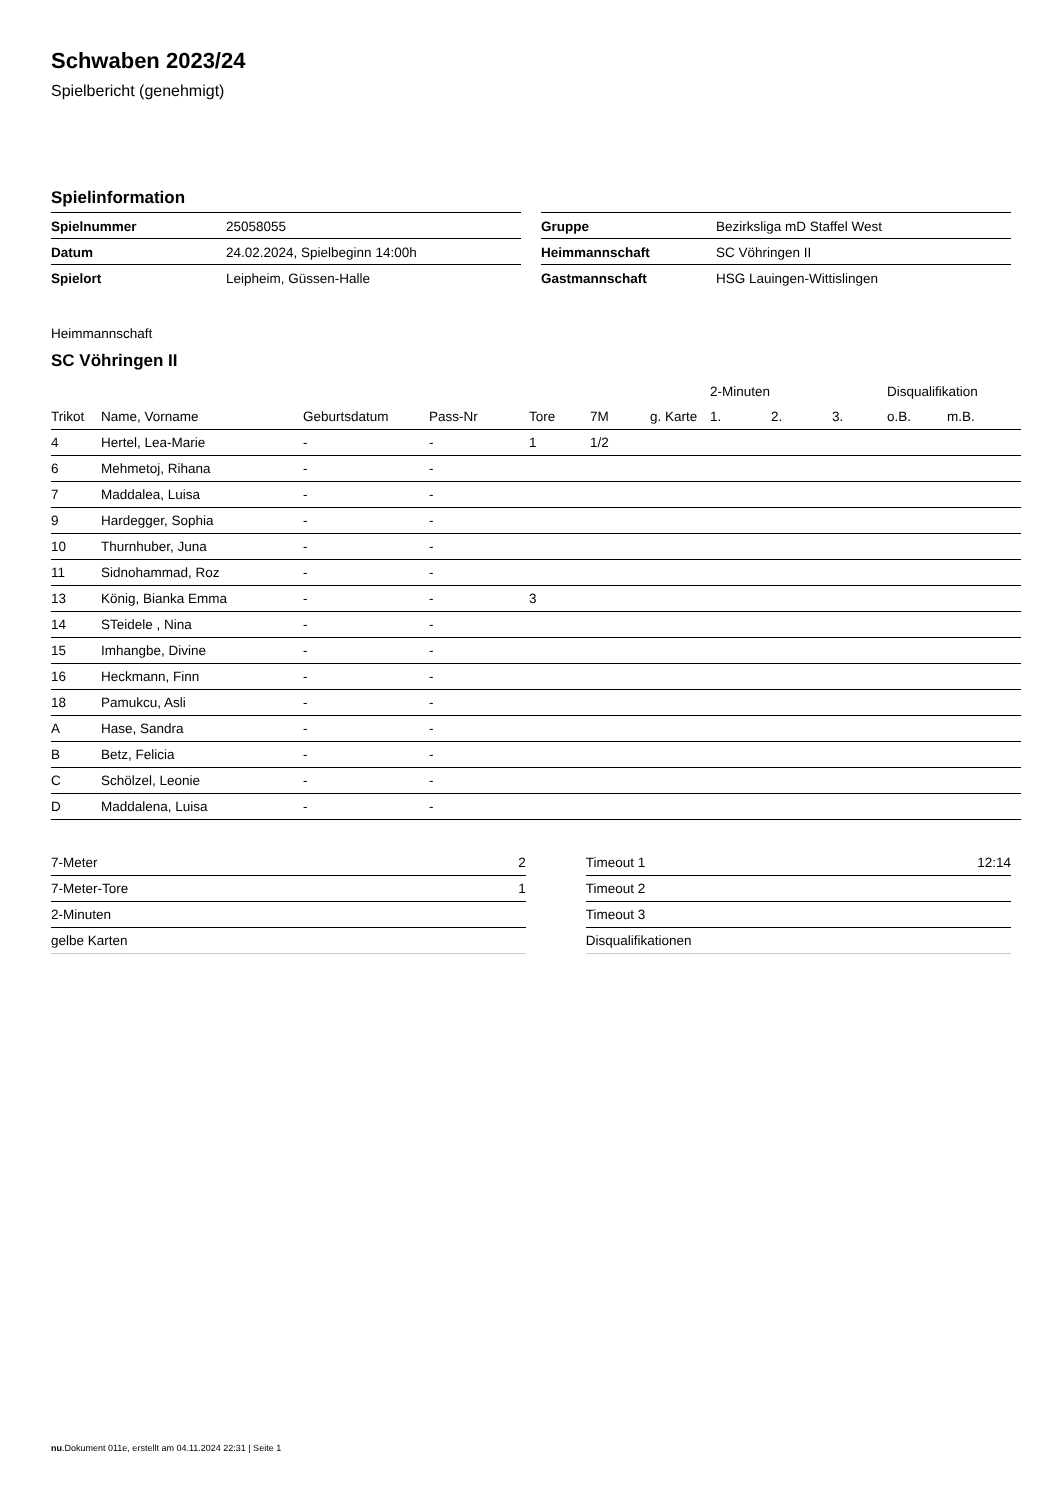Schwaben 2023/24
Spielbericht (genehmigt)
Spielinformation
| Spielnummer | 25058055 |
| Datum | 24.02.2024, Spielbeginn 14:00h |
| Spielort | Leipheim, Güssen-Halle |
| Gruppe | Bezirksliga mD Staffel West |
| Heimmannschaft | SC Vöhringen II |
| Gastmannschaft | HSG Lauingen-Wittislingen |
Heimmannschaft
SC Vöhringen II
| | | | | | | | 2-Minuten | | | Disqualifikation | |
| --- | --- | --- | --- | --- | --- | --- | --- | --- | --- | --- | --- |
| Trikot | Name, Vorname | Geburtsdatum | Pass-Nr | Tore | 7M | g. Karte | 1. | 2. | 3. | o.B. | m.B. |
| 4 | Hertel, Lea-Marie | - | - | 1 | 1/2 | | | | | | |
| 6 | Mehmetoj, Rihana | - | - | | | | | | | | |
| 7 | Maddalea, Luisa | - | - | | | | | | | | |
| 9 | Hardegger, Sophia | - | - | | | | | | | | |
| 10 | Thurnhuber, Juna | - | - | | | | | | | | |
| 11 | Sidnohammad, Roz | - | - | | | | | | | | |
| 13 | König, Bianka Emma | - | - | 3 | | | | | | | |
| 14 | STeidele , Nina | - | - | | | | | | | | |
| 15 | Imhangbe, Divine | - | - | | | | | | | | |
| 16 | Heckmann, Finn | - | - | | | | | | | | |
| 18 | Pamukcu, Asli | - | - | | | | | | | | |
| A | Hase, Sandra | - | - | | | | | | | | |
| B | Betz, Felicia | - | - | | | | | | | | |
| C | Schölzel, Leonie | - | - | | | | | | | | |
| D | Maddalena, Luisa | - | - | | | | | | | | |
| 7-Meter | 2 |
| 7-Meter-Tore | 1 |
| 2-Minuten | |
| gelbe Karten | |
| Timeout 1 | 12:14 |
| Timeout 2 | |
| Timeout 3 | |
| Disqualifikationen | |
nu.Dokument 011e, erstellt am 04.11.2024 22:31 | Seite 1